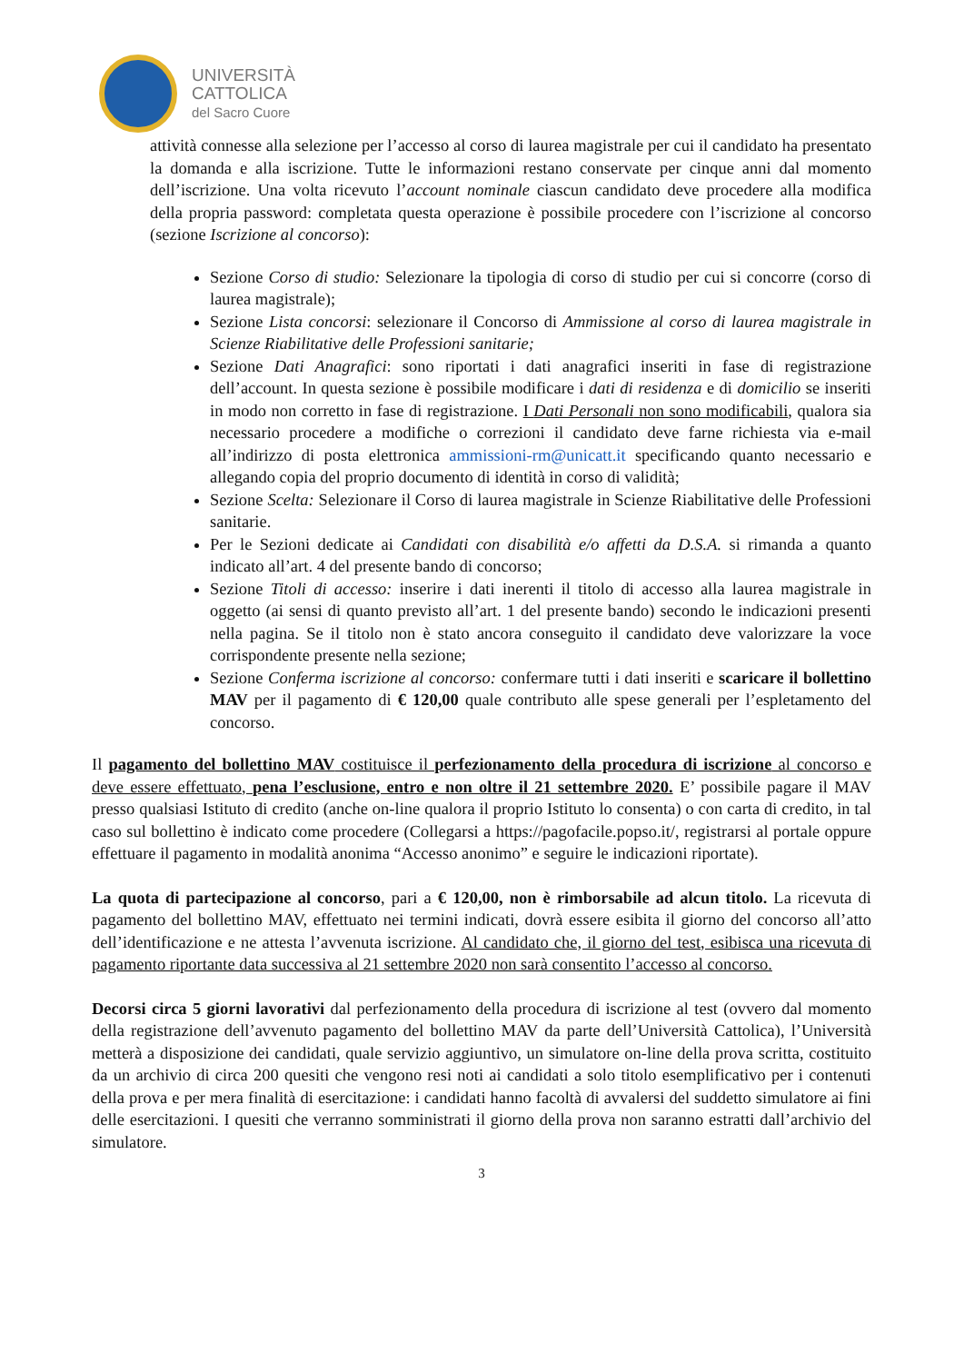UNIVERSITÀ
CATTOLICA
del Sacro Cuore
attività connesse alla selezione per l’accesso al corso di laurea magistrale per cui il candidato ha presentato la domanda e alla iscrizione. Tutte le informazioni restano conservate per cinque anni dal momento dell’iscrizione. Una volta ricevuto l’account nominale ciascun candidato deve procedere alla modifica della propria password: completata questa operazione è possibile procedere con l’iscrizione al concorso (sezione Iscrizione al concorso):
Sezione Corso di studio: Selezionare la tipologia di corso di studio per cui si concorre (corso di laurea magistrale);
Sezione Lista concorsi: selezionare il Concorso di Ammissione al corso di laurea magistrale in Scienze Riabilitative delle Professioni sanitarie;
Sezione Dati Anagrafici: sono riportati i dati anagrafici inseriti in fase di registrazione dell’account. In questa sezione è possibile modificare i dati di residenza e di domicilio se inseriti in modo non corretto in fase di registrazione. I Dati Personali non sono modificabili, qualora sia necessario procedere a modifiche o correzioni il candidato deve farne richiesta via e-mail all’indirizzo di posta elettronica ammissioni-rm@unicatt.it specificando quanto necessario e allegando copia del proprio documento di identità in corso di validità;
Sezione Scelta: Selezionare il Corso di laurea magistrale in Scienze Riabilitative delle Professioni sanitarie.
Per le Sezioni dedicate ai Candidati con disabilità e/o affetti da D.S.A. si rimanda a quanto indicato all’art. 4 del presente bando di concorso;
Sezione Titoli di accesso: inserire i dati inerenti il titolo di accesso alla laurea magistrale in oggetto (ai sensi di quanto previsto all’art. 1 del presente bando) secondo le indicazioni presenti nella pagina. Se il titolo non è stato ancora conseguito il candidato deve valorizzare la voce corrispondente presente nella sezione;
Sezione Conferma iscrizione al concorso: confermare tutti i dati inseriti e scaricare il bollettino MAV per il pagamento di € 120,00 quale contributo alle spese generali per l’espletamento del concorso.
Il pagamento del bollettino MAV costituisce il perfezionamento della procedura di iscrizione al concorso e deve essere effettuato, pena l’esclusione, entro e non oltre il 21 settembre 2020. E’ possibile pagare il MAV presso qualsiasi Istituto di credito (anche on-line qualora il proprio Istituto lo consenta) o con carta di credito, in tal caso sul bollettino è indicato come procedere (Collegarsi a https://pagofacile.popso.it/, registrarsi al portale oppure effettuare il pagamento in modalità anonima “Accesso anonimo” e seguire le indicazioni riportate).
La quota di partecipazione al concorso, pari a € 120,00, non è rimborsabile ad alcun titolo. La ricevuta di pagamento del bollettino MAV, effettuato nei termini indicati, dovrà essere esibita il giorno del concorso all’atto dell’identificazione e ne attesta l’avvenuta iscrizione. Al candidato che, il giorno del test, esibisca una ricevuta di pagamento riportante data successiva al 21 settembre 2020 non sarà consentito l’accesso al concorso.
Decorsi circa 5 giorni lavorativi dal perfezionamento della procedura di iscrizione al test (ovvero dal momento della registrazione dell’avvenuto pagamento del bollettino MAV da parte dell’Università Cattolica), l’Università metterà a disposizione dei candidati, quale servizio aggiuntivo, un simulatore on-line della prova scritta, costituito da un archivio di circa 200 quesiti che vengono resi noti ai candidati a solo titolo esemplificativo per i contenuti della prova e per mera finalità di esercitazione: i candidati hanno facoltà di avvalersi del suddetto simulatore ai fini delle esercitazioni. I quesiti che verranno somministrati il giorno della prova non saranno estratti dall’archivio del simulatore.
3